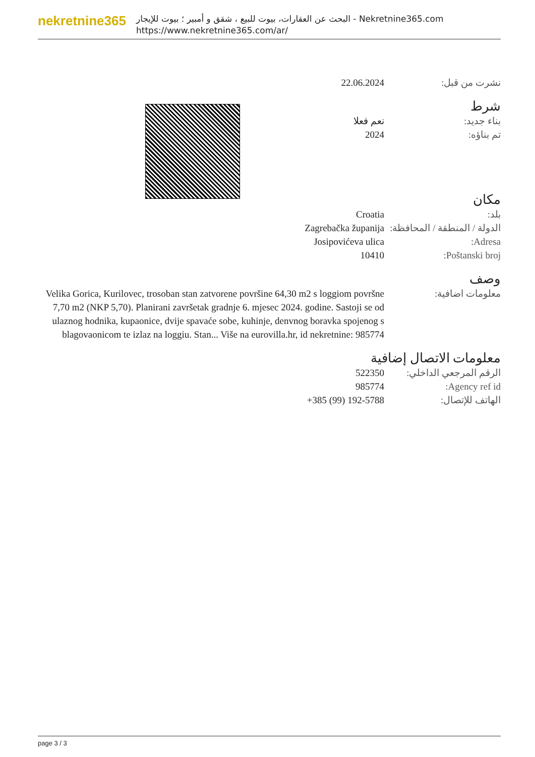nekretnine365
البحث عن العقارات، بيوت للبيع ، شقق و أمبير ؛ بيوت للإيجار - Nekretnine365.com
https://www.nekretnine365.com/ar/
22.06.2024 نشرت من قبل:
شرط
نعم فعلا بناء جديد:
2024 تم بناؤه:
مكان
Croatia بلد:
Zagrebačka županija الدولة / المنطقة / المحافظة:
Josipovićeva ulica Adresa:
10410 Poštanski broj:
وصف
Velika Gorica, Kurilovec, trosoban stan zatvorene površine 64,30 m2 s loggiom površne 7,70 m2 (NKP 5,70). Planirani završetak gradnje 6. mjesec 2024. godine. Sastoji se od ulaznog hodnika, kupaonice, dvije spavaće sobe, kuhinje, denvnog boravka spojenog s blagovaonicom te izlaz na loggiu. Stan... Više na eurovilla.hr, id nekretnine: 985774
معلومات اضافية:
معلومات الاتصال إضافية
522350 الرقم المرجعي الداخلي:
985774 Agency ref id:
+385 (99) 192-5788 الهاتف للإتصال:
page 3 / 3